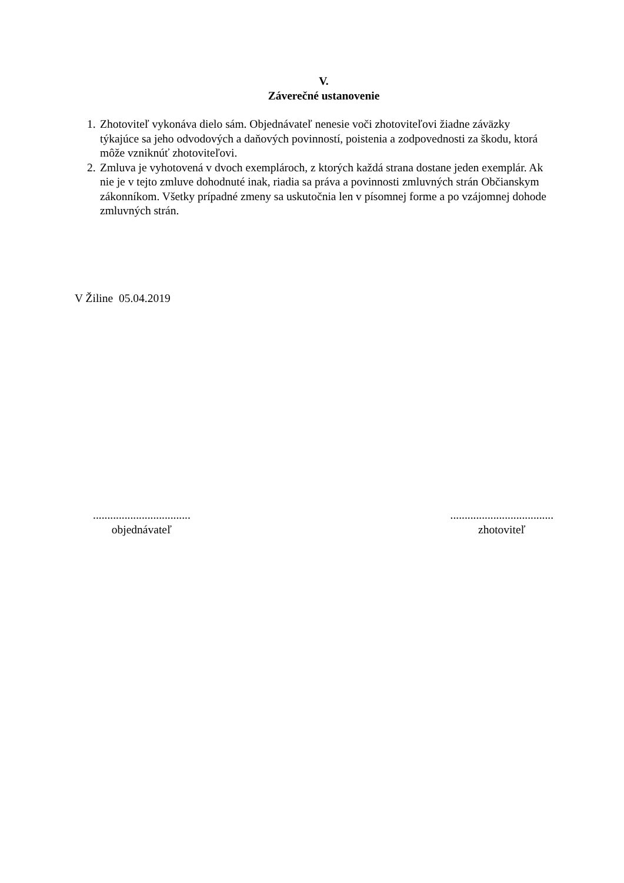V.
Záverečné ustanovenie
1. Zhotoviteľ vykonáva dielo sám. Objednávateľ nenesie voči zhotoviteľovi žiadne záväzky týkajúce sa jeho odvodových a daňových povinností, poistenia a zodpovednosti za škodu, ktorá môže vzniknúť zhotoviteľovi.
2. Zmluva je vyhotovená v dvoch exemplároch, z ktorých každá strana dostane jeden exemplár. Ak nie je v tejto zmluve dohodnuté inak, riadia sa práva a povinnosti zmluvných strán Občianskym zákonníkom. Všetky prípadné zmeny sa uskutočnia len v písomnej forme a po vzájomnej dohode zmluvných strán.
V Žiline 05.04.2019
..................................
objednávateľ
....................................
zhotoviteľ